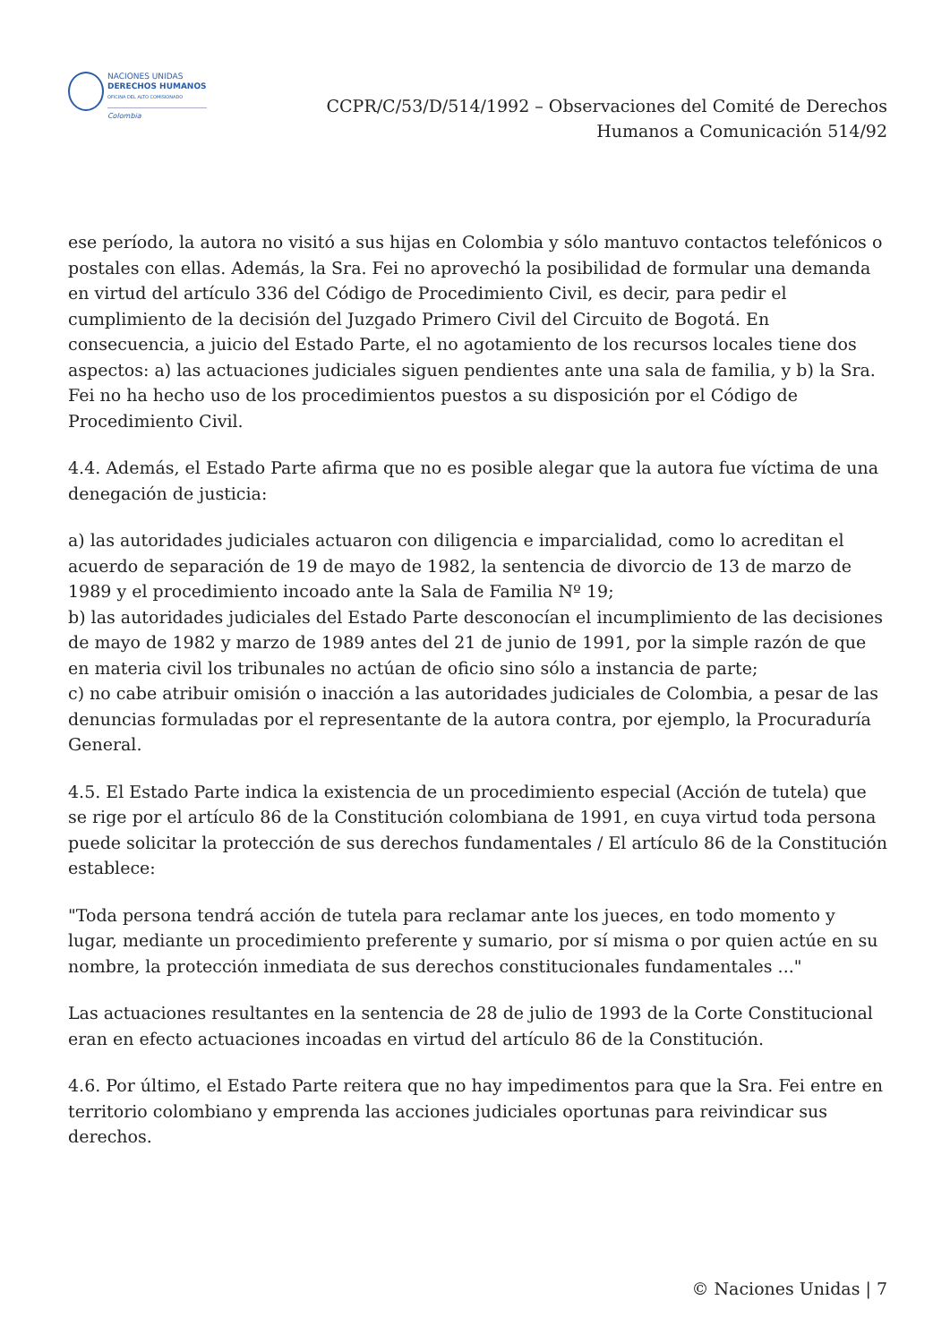NACIONES UNIDAS
DERECHOS HUMANOS
OFICINA DEL ALTO COMISIONADO
Colombia
CCPR/C/53/D/514/1992 – Observaciones del Comité de Derechos
Humanos a Comunicación 514/92
ese período, la autora no visitó a sus hijas en Colombia y sólo mantuvo contactos telefónicos o postales con ellas. Además, la Sra. Fei no aprovechó la posibilidad de formular una demanda en virtud del artículo 336 del Código de Procedimiento Civil, es decir, para pedir el cumplimiento de la decisión del Juzgado Primero Civil del Circuito de Bogotá. En consecuencia, a juicio del Estado Parte, el no agotamiento de los recursos locales tiene dos aspectos: a) las actuaciones judiciales siguen pendientes ante una sala de familia, y b) la Sra. Fei no ha hecho uso de los procedimientos puestos a su disposición por el Código de Procedimiento Civil.
4.4. Además, el Estado Parte afirma que no es posible alegar que la autora fue víctima de una denegación de justicia:
a) las autoridades judiciales actuaron con diligencia e imparcialidad, como lo acreditan el acuerdo de separación de 19 de mayo de 1982, la sentencia de divorcio de 13 de marzo de 1989 y el procedimiento incoado ante la Sala de Familia Nº 19;
b) las autoridades judiciales del Estado Parte desconocían el incumplimiento de las decisiones de mayo de 1982 y marzo de 1989 antes del 21 de junio de 1991, por la simple razón de que en materia civil los tribunales no actúan de oficio sino sólo a instancia de parte;
c) no cabe atribuir omisión o inacción a las autoridades judiciales de Colombia, a pesar de las denuncias formuladas por el representante de la autora contra, por ejemplo, la Procuraduría General.
4.5. El Estado Parte indica la existencia de un procedimiento especial (Acción de tutela) que se rige por el artículo 86 de la Constitución colombiana de 1991, en cuya virtud toda persona puede solicitar la protección de sus derechos fundamentales / El artículo 86 de la Constitución establece:
"Toda persona tendrá acción de tutela para reclamar ante los jueces, en todo momento y lugar, mediante un procedimiento preferente y sumario, por sí misma o por quien actúe en su nombre, la protección inmediata de sus derechos constitucionales fundamentales ..."
Las actuaciones resultantes en la sentencia de 28 de julio de 1993 de la Corte Constitucional eran en efecto actuaciones incoadas en virtud del artículo 86 de la Constitución.
4.6. Por último, el Estado Parte reitera que no hay impedimentos para que la Sra. Fei entre en territorio colombiano y emprenda las acciones judiciales oportunas para reivindicar sus derechos.
© Naciones Unidas | 7